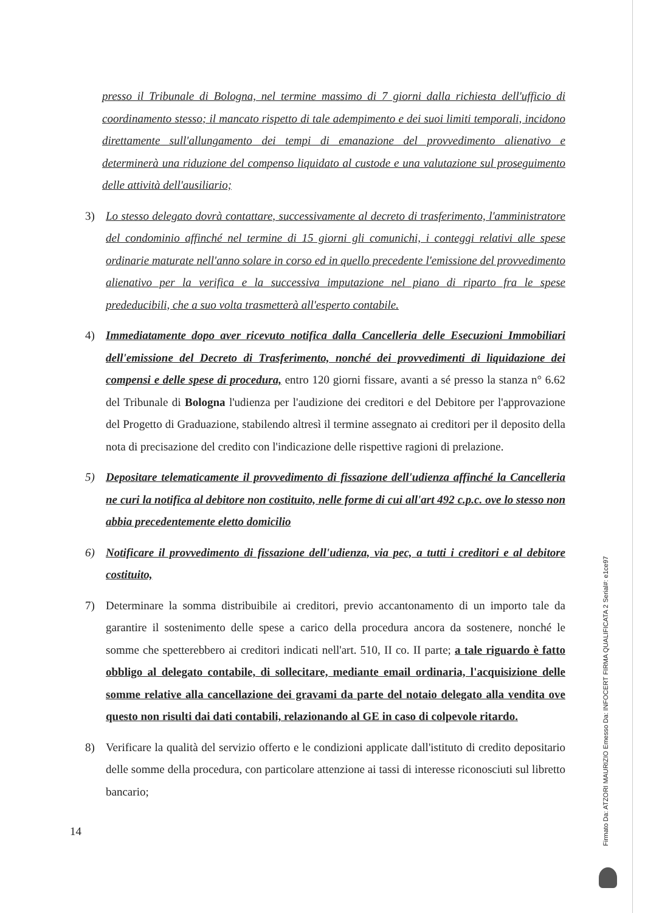presso il Tribunale di Bologna, nel termine massimo di 7 giorni dalla richiesta dell'ufficio di coordinamento stesso; il mancato rispetto di tale adempimento e dei suoi limiti temporali, incidono direttamente sull'allungamento dei tempi di emanazione del provvedimento alienativo e determinerà una riduzione del compenso liquidato al custode e una valutazione sul proseguimento delle attività dell'ausiliario;
3) Lo stesso delegato dovrà contattare, successivamente al decreto di trasferimento, l'amministratore del condominio affinché nel termine di 15 giorni gli comunichi, i conteggi relativi alle spese ordinarie maturate nell'anno solare in corso ed in quello precedente l'emissione del provvedimento alienativo per la verifica e la successiva imputazione nel piano di riparto fra le spese prededucibili, che a suo volta trasmetterà all'esperto contabile.
4) Immediatamente dopo aver ricevuto notifica dalla Cancelleria delle Esecuzioni Immobiliari dell'emissione del Decreto di Trasferimento, nonché dei provvedimenti di liquidazione dei compensi e delle spese di procedura, entro 120 giorni fissare, avanti a sé presso la stanza n° 6.62 del Tribunale di Bologna l'udienza per l'audizione dei creditori e del Debitore per l'approvazione del Progetto di Graduazione, stabilendo altresì il termine assegnato ai creditori per il deposito della nota di precisazione del credito con l'indicazione delle rispettive ragioni di prelazione.
5) Depositare telematicamente il provvedimento di fissazione dell'udienza affinché la Cancelleria ne curi la notifica al debitore non costituito, nelle forme di cui all'art 492 c.p.c. ove lo stesso non abbia precedentemente eletto domicilio
6) Notificare il provvedimento di fissazione dell'udienza, via pec, a tutti i creditori e al debitore costituito,
7) Determinare la somma distribuibile ai creditori, previo accantonamento di un importo tale da garantire il sostenimento delle spese a carico della procedura ancora da sostenere, nonché le somme che spetterebbero ai creditori indicati nell'art. 510, II co. II parte; a tale riguardo è fatto obbligo al delegato contabile, di sollecitare, mediante email ordinaria, l'acquisizione delle somme relative alla cancellazione dei gravami da parte del notaio delegato alla vendita ove questo non risulti dai dati contabili, relazionando al GE in caso di colpevole ritardo.
8) Verificare la qualità del servizio offerto e le condizioni applicate dall'istituto di credito depositario delle somme della procedura, con particolare attenzione ai tassi di interesse riconosciuti sul libretto bancario;
14
Firmato Da: ATZORI MAURIZIO Emesso Da: INFOCERT FIRMA QUALIFICATA 2 Serial#: e1ce97